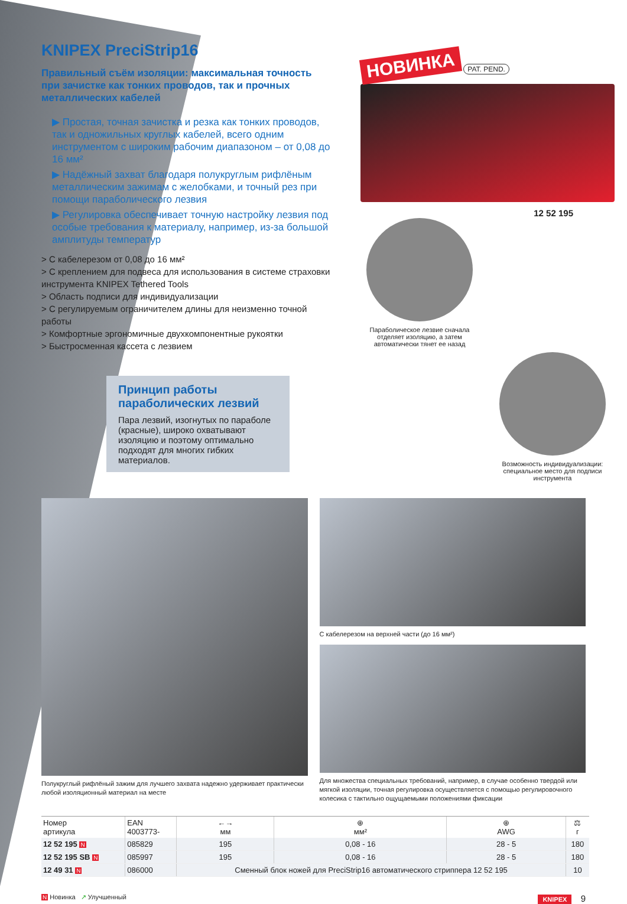KNIPEX PreciStrip16
Правильный съём изоляции: максимальная точность при зачистке как тонких проводов, так и прочных металлических кабелей
▶ Простая, точная зачистка и резка как тонких проводов, так и одножильных круглых кабелей, всего одним инструментом с широким рабочим диапазоном – от 0,08 до 16 мм²
▶ Надёжный захват благодаря полукруглым рифлёным металлическим зажимам с желобками, и точный рез при помощи параболического лезвия
▶ Регулировка обеспечивает точную настройку лезвия под особые требования к материалу, например, из-за большой амплитуды температур
> С кабелерезом от 0,08 до 16 мм²
> С креплением для подвеса для использования в системе страховки инструмента KNIPEX Tethered Tools
> Область подписи для индивидуализации
> С регулируемым ограничителем длины для неизменно точной работы
> Комфортные эргономичные двухкомпонентные рукоятки
> Быстросменная кассета с лезвием
Принцип работы параболических лезвий
Пара лезвий, изогнутых по параболе (красные), широко охватывают изоляцию и поэтому оптимально подходят для многих гибких материалов.
НОВИНКА
PAT. PEND.
12 52 195
Параболическое лезвие сначала отделяет изоляцию, а затем автоматически тянет ее назад
Возможность индивидуализации: специальное место для подписи инструмента
Полукруглый рифлёный зажим для лучшего захвата надежно удерживает практически любой изоляционный материал на месте
С кабелерезом на верхней части (до 16 мм²)
Для множества специальных требований, например, в случае особенно твердой или мягкой изоляции, точная регулировка осуществляется с помощью регулировочного колесика с тактильно ощущаемыми положениями фиксации
| Номер артикула | EAN 4003773- | ←→ мм | ⊕ мм² | ⊕ AWG | ⚖ г |
| --- | --- | --- | --- | --- | --- |
| 12 52 195 N | 085829 | 195 | 0,08 - 16 | 28 - 5 | 180 |
| 12 52 195 SB N | 085997 | 195 | 0,08 - 16 | 28 - 5 | 180 |
| 12 49 31 N | 086000 | Сменный блок ножей для PreciStrip16 автоматического стриппера 12 52 195 | | | 10 |
N Новинка ↗ Улучшенный KNIPEX 9